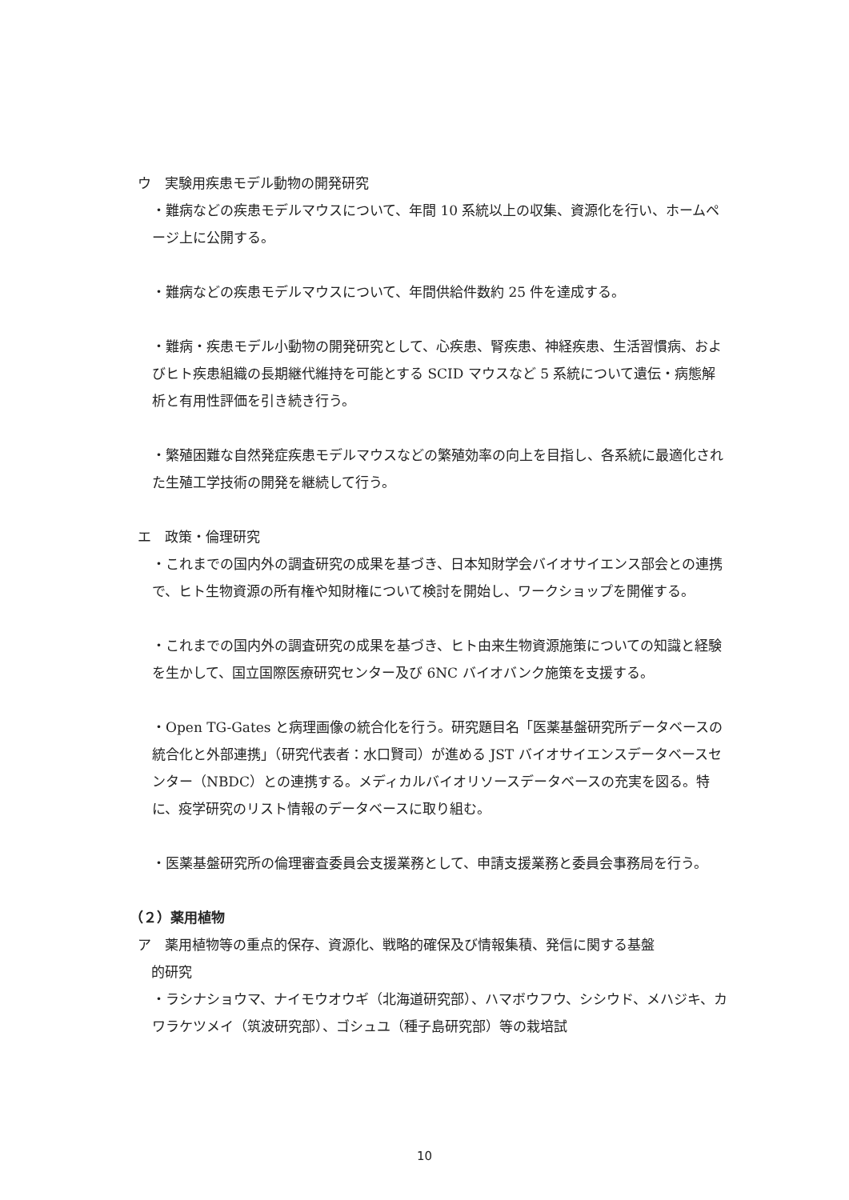ウ　実験用疾患モデル動物の開発研究
・難病などの疾患モデルマウスについて、年間 10 系統以上の収集、資源化を行い、ホームページ上に公開する。
・難病などの疾患モデルマウスについて、年間供給件数約 25 件を達成する。
・難病・疾患モデル小動物の開発研究として、心疾患、腎疾患、神経疾患、生活習慣病、およびヒト疾患組織の長期継代維持を可能とする SCID マウスなど 5 系統について遺伝・病態解析と有用性評価を引き続き行う。
・繁殖困難な自然発症疾患モデルマウスなどの繁殖効率の向上を目指し、各系統に最適化された生殖工学技術の開発を継続して行う。
エ　政策・倫理研究
・これまでの国内外の調査研究の成果を基づき、日本知財学会バイオサイエンス部会との連携で、ヒト生物資源の所有権や知財権について検討を開始し、ワークショップを開催する。
・これまでの国内外の調査研究の成果を基づき、ヒト由来生物資源施策についての知識と経験を生かして、国立国際医療研究センター及び 6NC バイオバンク施策を支援する。
・Open TG-Gates と病理画像の統合化を行う。研究題目名「医薬基盤研究所データベースの統合化と外部連携」（研究代表者：水口賢司）が進める JST バイオサイエンスデータベースセンター（NBDC）との連携する。メディカルバイオリソースデータベースの充実を図る。特に、疫学研究のリスト情報のデータベースに取り組む。
・医薬基盤研究所の倫理審査委員会支援業務として、申請支援業務と委員会事務局を行う。
（２）薬用植物
ア　薬用植物等の重点的保存、資源化、戦略的確保及び情報集積、発信に関する基盤
　的研究
・ラシナショウマ、ナイモウオウギ（北海道研究部）、ハマボウフウ、シシウド、メハジキ、カワラケツメイ（筑波研究部）、ゴシュユ（種子島研究部）等の栽培試
10